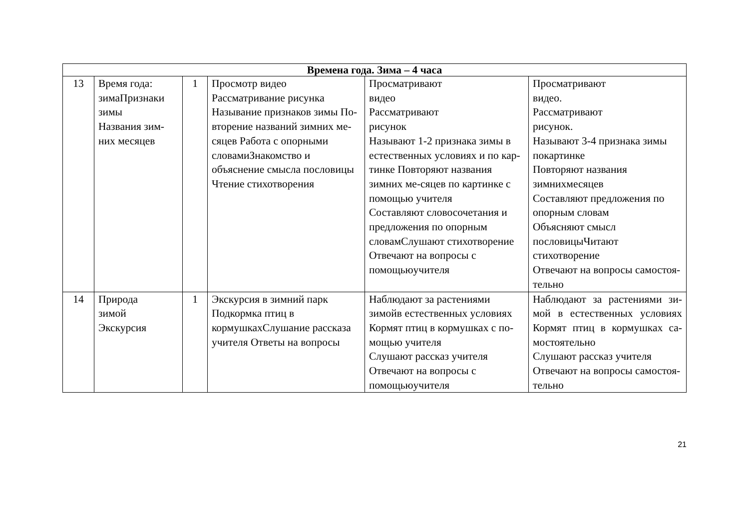| Времена года. Зима – 4 часа | | | | | |
| 13 | Время года: зимаПризнаки зимы Названия зим-них месяцев | 1 | Просмотр видео Рассматривание рисунка Называние признаков зимы По-вторение названий зимних ме- сяцев Работа с опорными словамиЗнакомство и объяснение смысла пословицы Чтение стихотворения | Просматривают видео Рассматривают рисунок Называют 1-2 признака зимы в естественных условиях и по кар-тинке Повторяют названия зимних ме-сяцев по картинке с помощью учителя Составляют словосочетания и предложения по опорным словамСлушают стихотворение Отвечают на вопросы с помощьюучителя | Просматривают видео. Рассматривают рисунок. Называют 3-4 признака зимы покартинке Повторяют названия зимнихмесяцев Составляют предложения по опорным словам Объясняют смысл пословицыЧитают стихотворение Отвечают на вопросы самостоя-тельно |
| 14 | Природа зимой Экскурсия | 1 | Экскурсия в зимний парк Подкормка птиц в кормушкахСлушание рассказа учителя Ответы на вопросы | Наблюдают за растениями зимойв естественных условиях Кормят птиц в кормушках с по-мощью учителя Слушают рассказ учителя Отвечают на вопросы с помощьюучителя | Наблюдают за растениями зи- мой в естественных условиях Кормят птиц в кормушках са- мостоятельно Слушают рассказ учителя Отвечают на вопросы самостоя-тельно |
21